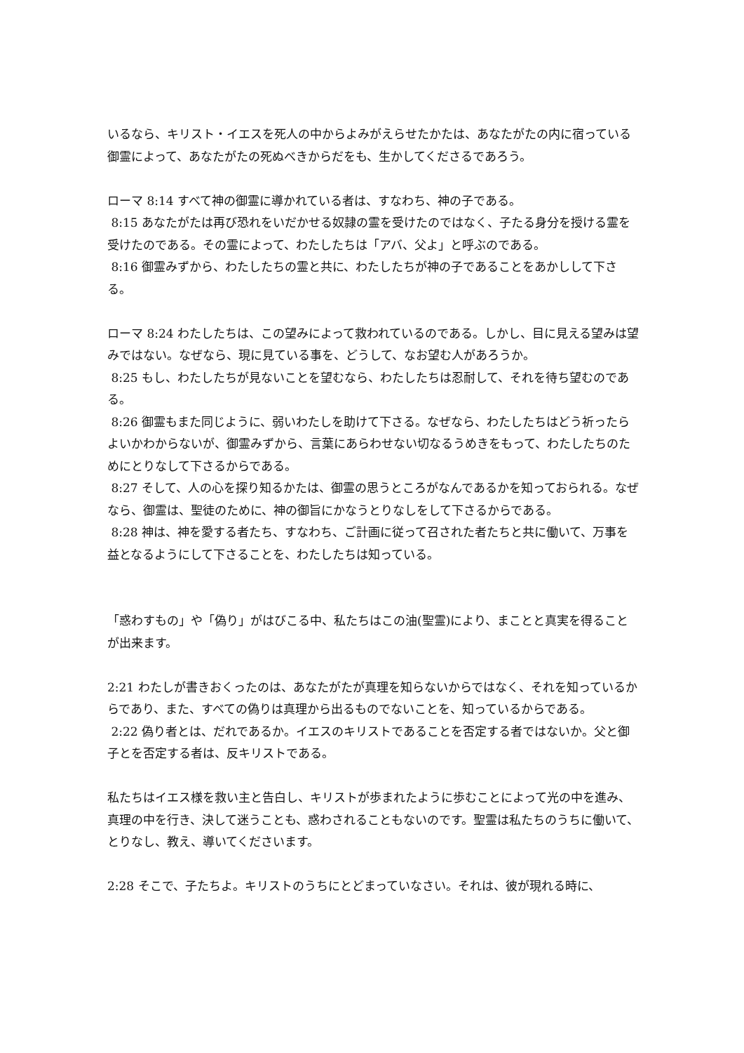いるなら、キリスト・イエスを死人の中からよみがえらせたかたは、あなたがたの内に宿っている御霊によって、あなたがたの死ぬべきからだをも、生かしてくださるであろう。
ローマ 8:14 すべて神の御霊に導かれている者は、すなわち、神の子である。
8:15 あなたがたは再び恐れをいだかせる奴隷の霊を受けたのではなく、子たる身分を授ける霊を受けたのである。その霊によって、わたしたちは「アバ、父よ」と呼ぶのである。
8:16 御霊みずから、わたしたちの霊と共に、わたしたちが神の子であることをあかしして下さる。
ローマ 8:24 わたしたちは、この望みによって救われているのである。しかし、目に見える望みは望みではない。なぜなら、現に見ている事を、どうして、なお望む人があろうか。
8:25 もし、わたしたちが見ないことを望むなら、わたしたちは忍耐して、それを待ち望むのである。
8:26 御霊もまた同じように、弱いわたしを助けて下さる。なぜなら、わたしたちはどう祈ったらよいかわからないが、御霊みずから、言葉にあらわせない切なるうめきをもって、わたしたちのためにとりなして下さるからである。
8:27 そして、人の心を探り知るかたは、御霊の思うところがなんであるかを知っておられる。なぜなら、御霊は、聖徒のために、神の御旨にかなうとりなしをして下さるからである。
8:28 神は、神を愛する者たち、すなわち、ご計画に従って召された者たちと共に働いて、万事を益となるようにして下さることを、わたしたちは知っている。
「惑わすもの」や「偽り」がはびこる中、私たちはこの油(聖霊)により、まことと真実を得ることが出来ます。
2:21 わたしが書きおくったのは、あなたがたが真理を知らないからではなく、それを知っているからであり、また、すべての偽りは真理から出るものでないことを、知っているからである。
2:22 偽り者とは、だれであるか。イエスのキリストであることを否定する者ではないか。父と御子とを否定する者は、反キリストである。
私たちはイエス様を救い主と告白し、キリストが歩まれたように歩むことによって光の中を進み、真理の中を行き、決して迷うことも、惑わされることもないのです。聖霊は私たちのうちに働いて、とりなし、教え、導いてくださいます。
2:28 そこで、子たちよ。キリストのうちにとどまっていなさい。それは、彼が現れる時に、